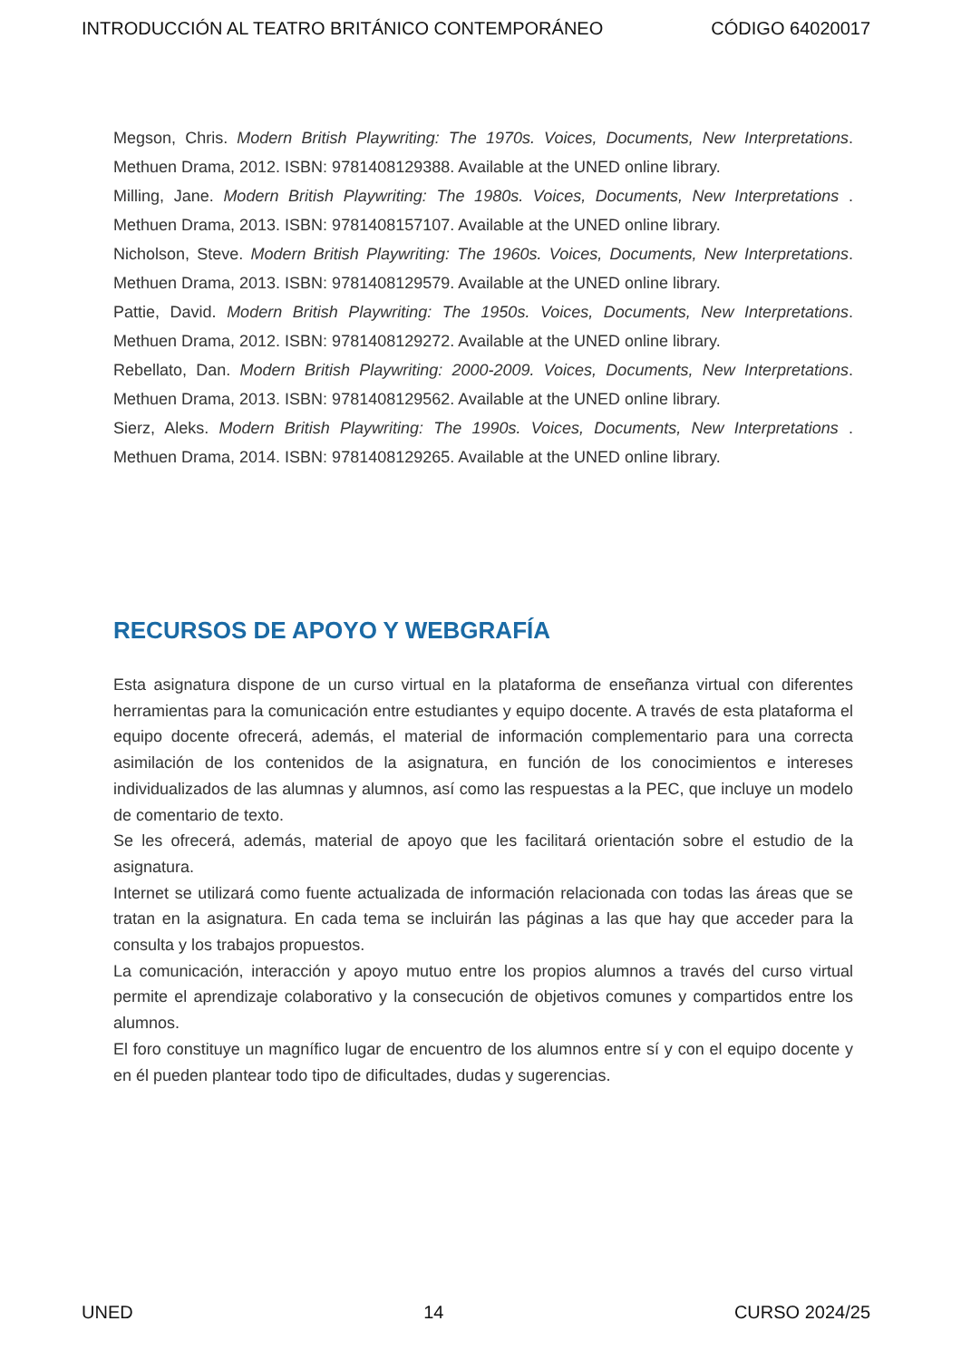INTRODUCCIÓN AL TEATRO BRITÁNICO CONTEMPORÁNEO CÓDIGO 64020017
Megson, Chris. Modern British Playwriting: The 1970s. Voices, Documents, New Interpretations. Methuen Drama, 2012. ISBN: 9781408129388. Available at the UNED online library.
Milling, Jane. Modern British Playwriting: The 1980s. Voices, Documents, New Interpretations . Methuen Drama, 2013. ISBN: 9781408157107. Available at the UNED online library.
Nicholson, Steve. Modern British Playwriting: The 1960s. Voices, Documents, New Interpretations. Methuen Drama, 2013. ISBN: 9781408129579. Available at the UNED online library.
Pattie, David. Modern British Playwriting: The 1950s. Voices, Documents, New Interpretations. Methuen Drama, 2012. ISBN: 9781408129272. Available at the UNED online library.
Rebellato, Dan. Modern British Playwriting: 2000-2009. Voices, Documents, New Interpretations. Methuen Drama, 2013. ISBN: 9781408129562. Available at the UNED online library.
Sierz, Aleks. Modern British Playwriting: The 1990s. Voices, Documents, New Interpretations . Methuen Drama, 2014. ISBN: 9781408129265. Available at the UNED online library.
RECURSOS DE APOYO Y WEBGRAFÍA
Esta asignatura dispone de un curso virtual en la plataforma de enseñanza virtual con diferentes herramientas para la comunicación entre estudiantes y equipo docente. A través de esta plataforma el equipo docente ofrecerá, además, el material de información complementario para una correcta asimilación de los contenidos de la asignatura, en función de los conocimientos e intereses individualizados de las alumnas y alumnos, así como las respuestas a la PEC, que incluye un modelo de comentario de texto.
Se les ofrecerá, además, material de apoyo que les facilitará orientación sobre el estudio de la asignatura.
Internet se utilizará como fuente actualizada de información relacionada con todas las áreas que se tratan en la asignatura. En cada tema se incluirán las páginas a las que hay que acceder para la consulta y los trabajos propuestos.
La comunicación, interacción y apoyo mutuo entre los propios alumnos a través del curso virtual permite el aprendizaje colaborativo y la consecución de objetivos comunes y compartidos entre los alumnos.
El foro constituye un magnífico lugar de encuentro de los alumnos entre sí y con el equipo docente y en él pueden plantear todo tipo de dificultades, dudas y sugerencias.
UNED 14 CURSO 2024/25